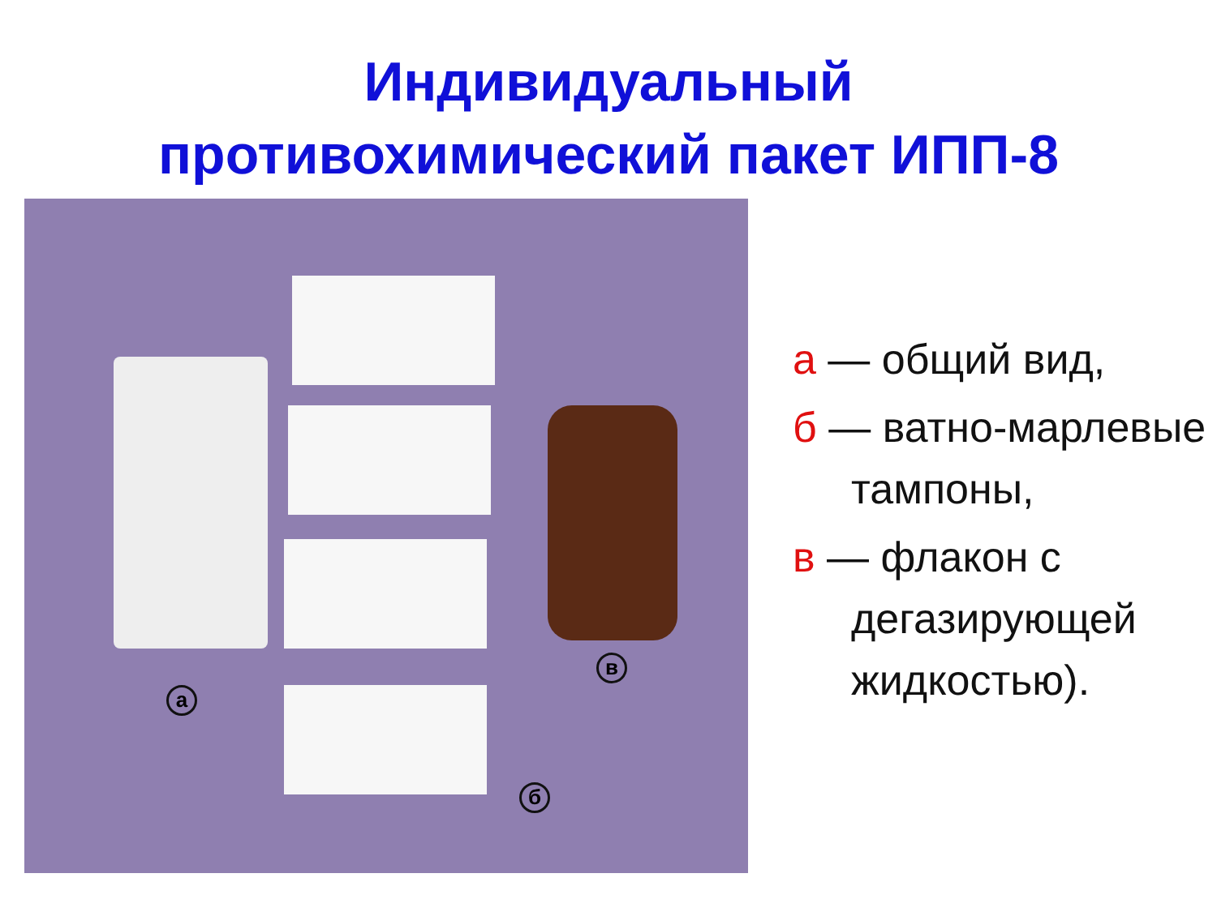Индивидуальный
противохимический пакет ИПП-8
а
б
в
а — общий вид,
б — ватно-марлевые
тампоны,
в — флакон с
дегазирующей
жидкостью).